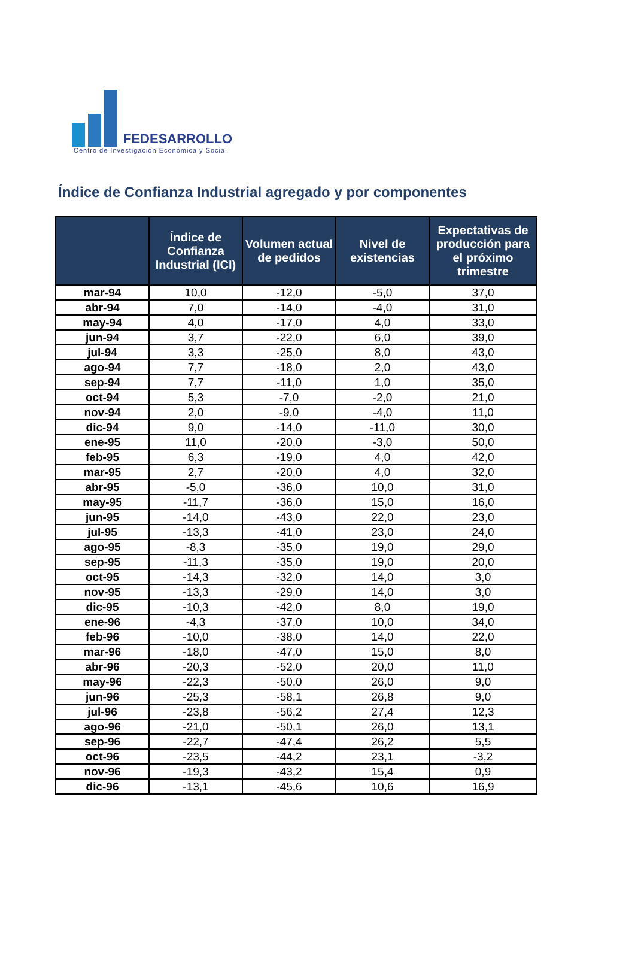FEDESARROLLO
Centro de Investigación Económica y Social
Índice de Confianza Industrial agregado y por componentes
| | Índice de Confianza Industrial (ICI) | Volumen actual de pedidos | Nivel de existencias | Expectativas de producción para el próximo trimestre |
| --- | --- | --- | --- | --- |
| mar-94 | 10,0 | -12,0 | -5,0 | 37,0 |
| abr-94 | 7,0 | -14,0 | -4,0 | 31,0 |
| may-94 | 4,0 | -17,0 | 4,0 | 33,0 |
| jun-94 | 3,7 | -22,0 | 6,0 | 39,0 |
| jul-94 | 3,3 | -25,0 | 8,0 | 43,0 |
| ago-94 | 7,7 | -18,0 | 2,0 | 43,0 |
| sep-94 | 7,7 | -11,0 | 1,0 | 35,0 |
| oct-94 | 5,3 | -7,0 | -2,0 | 21,0 |
| nov-94 | 2,0 | -9,0 | -4,0 | 11,0 |
| dic-94 | 9,0 | -14,0 | -11,0 | 30,0 |
| ene-95 | 11,0 | -20,0 | -3,0 | 50,0 |
| feb-95 | 6,3 | -19,0 | 4,0 | 42,0 |
| mar-95 | 2,7 | -20,0 | 4,0 | 32,0 |
| abr-95 | -5,0 | -36,0 | 10,0 | 31,0 |
| may-95 | -11,7 | -36,0 | 15,0 | 16,0 |
| jun-95 | -14,0 | -43,0 | 22,0 | 23,0 |
| jul-95 | -13,3 | -41,0 | 23,0 | 24,0 |
| ago-95 | -8,3 | -35,0 | 19,0 | 29,0 |
| sep-95 | -11,3 | -35,0 | 19,0 | 20,0 |
| oct-95 | -14,3 | -32,0 | 14,0 | 3,0 |
| nov-95 | -13,3 | -29,0 | 14,0 | 3,0 |
| dic-95 | -10,3 | -42,0 | 8,0 | 19,0 |
| ene-96 | -4,3 | -37,0 | 10,0 | 34,0 |
| feb-96 | -10,0 | -38,0 | 14,0 | 22,0 |
| mar-96 | -18,0 | -47,0 | 15,0 | 8,0 |
| abr-96 | -20,3 | -52,0 | 20,0 | 11,0 |
| may-96 | -22,3 | -50,0 | 26,0 | 9,0 |
| jun-96 | -25,3 | -58,1 | 26,8 | 9,0 |
| jul-96 | -23,8 | -56,2 | 27,4 | 12,3 |
| ago-96 | -21,0 | -50,1 | 26,0 | 13,1 |
| sep-96 | -22,7 | -47,4 | 26,2 | 5,5 |
| oct-96 | -23,5 | -44,2 | 23,1 | -3,2 |
| nov-96 | -19,3 | -43,2 | 15,4 | 0,9 |
| dic-96 | -13,1 | -45,6 | 10,6 | 16,9 |